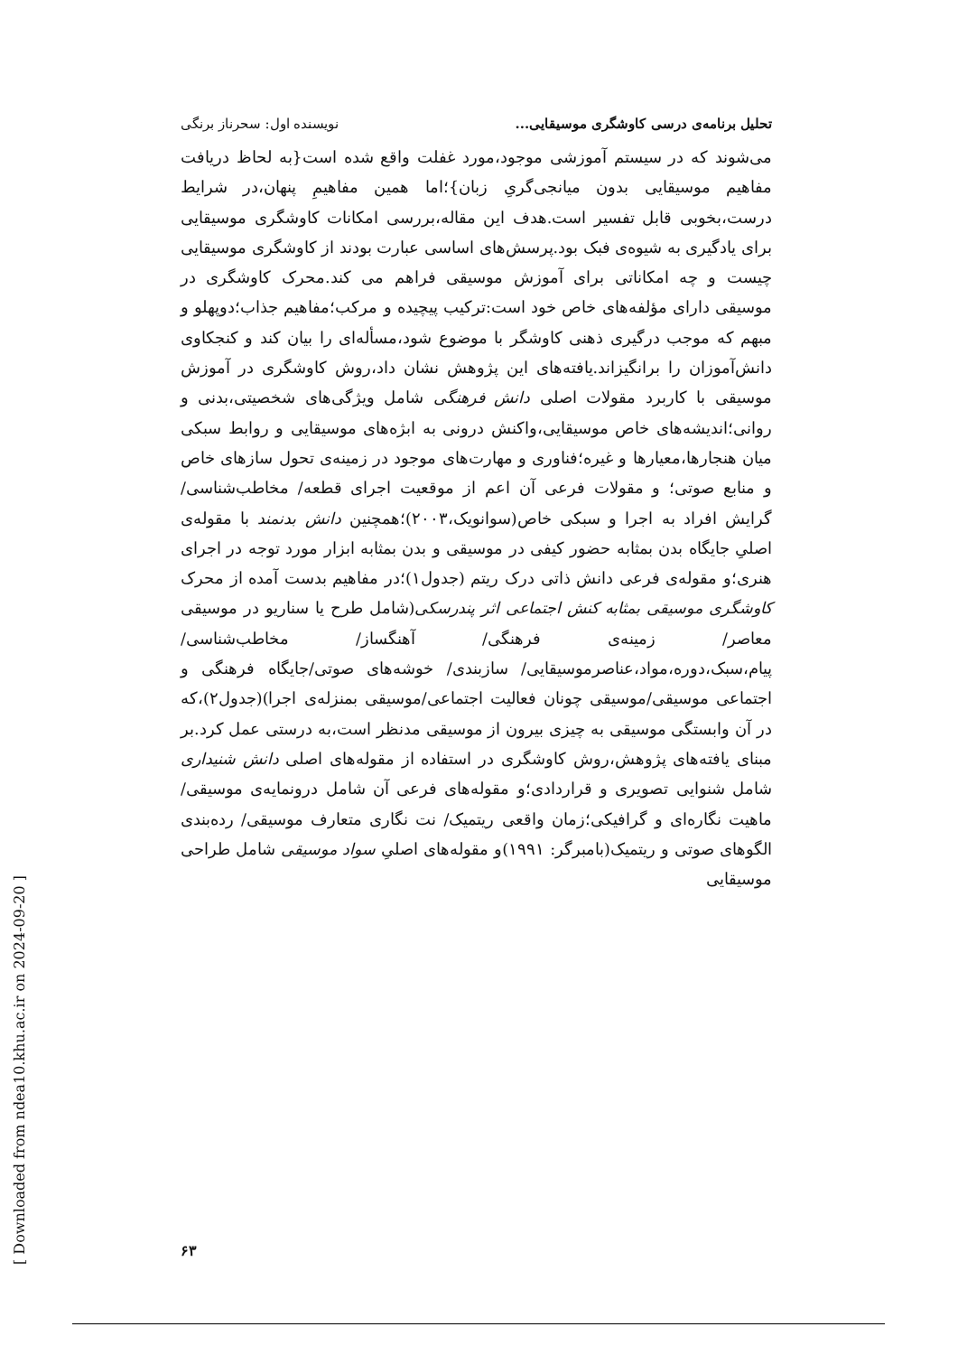تحلیل برنامه‌ی درسی کاوشگری موسیقایی... نویسنده اول: سحرناز برنگی
می‌شوند که در سیستم آموزشی موجود،مورد غفلت واقع شده است{به لحاظ دریافت مفاهیم موسیقایی بدون میانجی‌گریِ زبان}؛اما همین مفاهیمِ پنهان،در شرایط درست،بخوبی قابل تفسیر است.هدف این مقاله،بررسی امکانات کاوشگری موسیقایی برای یادگیری به شیوه‌ی فبک بود.پرسش‌های اساسی عبارت بودند از کاوشگری موسیقایی چیست و چه امکاناتی برای آموزش موسیقی فراهم می کند.محرک کاوشگری در موسیقی دارای مؤلفه‌های خاص خود است:ترکیب پیچیده و مرکب؛مفاهیم جذاب؛دوپهلو و مبهم که موجب درگیری ذهنی کاوشگر با موضوع شود،مسأله‌ای را بیان کند و کنجکاوی دانش‌آموزان را برانگیزاند.یافته‌های این پژوهش نشان داد،روش کاوشگری در آموزش موسیقی با کاربرد مقولات اصلی دانش فرهنگی شامل ویژگی‌های شخصیتی،بدنی و روانی؛اندیشه‌های خاص موسیقایی،واکنش درونی به ابژه‌های موسیقایی و روابط سبکی میان هنجارها،معیارها و غیره؛فناوری و مهارت‌های موجود در زمینه‌ی تحول سازهای خاص و منابع صوتی؛ و مقولات فرعی آن اعم از موقعیت اجرای قطعه/ مخاطب‌شناسی/ گرایش افراد به اجرا و سبکی خاص(سوانویک،۲۰۰۳)؛همچنین دانش بدنمند با مقوله‌ی اصلیِ جایگاه بدن بمثابه حضور کیفی در موسیقی و بدن بمثابه ابزار مورد توجه در اجرای هنری؛و مقوله‌ی فرعی دانش ذاتی درک ریتم (جدول۱)؛در مفاهیم بدست آمده از محرک کاوشگری موسیقی بمثابه کنش اجتماعی اثر پندرسکی(شامل طرح یا سناریو در موسیقی معاصر/ زمینه‌ی فرهنگی/ آهنگساز/ مخاطب‌شناسی/ پیام،سبک،دوره،مواد،عناصرموسیقایی/ سازبندی/ خوشه‌های صوتی/جایگاه فرهنگی و اجتماعی موسیقی/موسیقی چونان فعالیت اجتماعی/موسیقی بمنزله‌ی اجرا)(جدول۲)،که در آن وابستگی موسیقی به چیزی بیرون از موسیقی مدنظر است،به درستی عمل کرد.بر مبنای یافته‌های پژوهش،روش کاوشگری در استفاده از مقوله‌های اصلی دانش شنیداری شامل شنوایی تصویری و قراردادی؛و مقوله‌های فرعی آن شامل درونمایه‌ی موسیقی/ ماهیت نگاره‌ای و گرافیکی؛زمان واقعی ریتمیک/ نت نگاری متعارف موسیقی/ رده‌بندی الگوهای صوتی و ریتمیک(بامبرگر: ۱۹۹۱)و مقوله‌های اصلیِ سواد موسیقی شامل طراحی موسیقایی
۶۳
[ Downloaded from ndea10.khu.ac.ir on 2024-09-20 ]